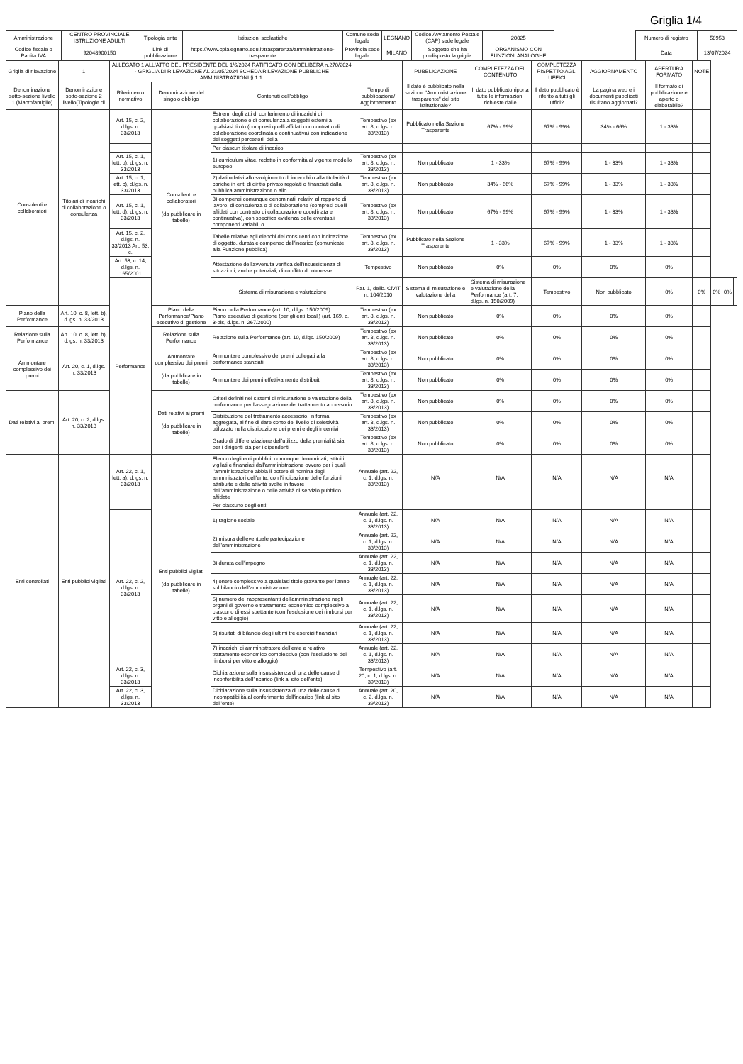Griglia 1/4
| Amministrazione | CENTRO PROVINCIALE ISTRUZIONE ADULTI | Tipologia ente | Istituzioni scolastiche | Comune sede legale | LEGNANO | Codice Avviamento Postale (CAP) sede legale | 20025 |
| Codice fiscale o Partita IVA | 92048900150 | Link di pubblicazione | https://www.cpialegnano.edu.it/trasparenza/amministrazione-trasparente | Provincia sede legale | MILANO | Soggetto che ha predisposto la griglia | ORGANISMO CON FUNZIONI ANALOGHE |
| Numero di registro | 58953 |
| Data | 13/07/2024 |
| Griglia di rilevazione | 1 | ALLEGATO 1 ALL'ATTO DEL PRESIDENTE DEL 1/6/2024 RATIFICATO CON DELIBERA n.270/2024 - GRIGLIA DI RILEVAZIONE AL 31/05/2024 SCHEDA RILEVAZIONE PUBBLICHE AMMINISTRAZIIONI § 1.1. | | | | PUBBLICAZIONE | COMPLETEZZA DEL CONTENUTO | COMPLETEZZA RISPETTO AGLI UFFICI | AGGIORNAMENTO | APERTURA FORMATO | NOTE | | | |
| Denominazione sotto-sezione livello 1 (Macrofamiglie) | Denominazione sotto-sezione 2 livello(Tipologie di | Riferimento normativo | Denominazione del singolo obbligo | Contenuti dell'obbligo | Tempo di pubblicazione/ Aggiornamento | Il dato è pubblicato nella sezione "Amministrazione trasparente" del sito istituzionale? | Il dato pubblicato riporta tutte le informazioni richieste dalle | Il dato pubblicato è riferito a tutti gli uffici? | La pagina web e i documenti pubblicati risultano aggiornati? | Il formato di pubblicazione è aperto o elaborabile? | | | | |
| Consulenti e collaboratori | Titolari di incarichi di collaborazione o consulenza | Art. 15, c. 2, d.lgs. n. 33/2013 | Consulenti e collaboratori (da pubblicare in tabelle) | Estremi degli atti di conferimento di incarichi di collaborazione o di consulenza a soggetti esterni a qualsiasi titolo (compresi quelli affidati con contratto di collaborazione coordinata e continuativa) con indicazione dei soggetti percettori, della | Tempestivo (ex art. 8, d.lgs. n. 33/2013) | Pubblicato nella Sezione Trasparente | 67% - 99% | 67% - 99% | 34% - 66% | 1 - 33% | | | | |
| | | | | Per ciascun titolare di incarico: | | | | | | | | | | |
| | | Art. 15, c. 1, lett. b), d.lgs. n. 33/2013 | | 1) curriculum vitae, redatto in conformità al vigente modello europeo | Tempestivo (ex art. 8, d.lgs. n. 33/2013) | Non pubblicato | 1 - 33% | 67% - 99% | 1 - 33% | 1 - 33% | | | | |
| | | Art. 15, c. 1, lett. c), d.lgs. n. 33/2013 | | 2) dati relativi allo svolgimento di incarichi o alla titolarità di cariche in enti di diritto privato regolati o finanziati dalla pubblica amministrazione o allo | Tempestivo (ex art. 8, d.lgs. n. 33/2013) | Non pubblicato | 34% - 66% | 67% - 99% | 1 - 33% | 1 - 33% | | | | |
| | | Art. 15, c. 1, lett. d), d.lgs. n. 33/2013 | | 3) compensi comunque denominati, relativi al rapporto di lavoro, di consulenza o di collaborazione (compresi quelli affidati con contratto di collaborazione coordinata e continuativa), con specifica evidenza delle eventuali componenti variabili o | Tempestivo (ex art. 8, d.lgs. n. 33/2013) | Non pubblicato | 67% - 99% | 67% - 99% | 1 - 33% | 1 - 33% | | | | |
| | | Art. 15, c. 2, d.lgs. n. 33/2013 Art. 53, c. | | Tabelle relative agli elenchi dei consulenti con indicazione di oggetto, durata e compenso dell'incarico (comunicate alla Funzione pubblica) | Tempestivo (ex art. 8, d.lgs. n. 33/2013) | Pubblicato nella Sezione Trasparente | 1 - 33% | 67% - 99% | 1 - 33% | 1 - 33% | | | | |
| | | Art. 53, c. 14, d.lgs. n. 165/2001 | | Attestazione dell'avvenuta verifica dell'insussistenza di situazioni, anche potenziali, di conflitto di interesse | Tempestivo | Non pubblicato | 0% | 0% | 0% | 0% | | | | |
| | | Performance | | Sistema di misurazione e valutazione | Par. 1, delib. CiVIT n. 104/2010 | Sistema di misurazione e valutazione della | Sistema di misurazione e valutazione della Performance (art. 7, d.lgs. n. 150/2009) | Tempestivo | Non pubblicato | 0% | 0% | 0% | 0% | |
| Piano della Performance | Art. 10, c. 8, lett. b), d.lgs. n. 33/2013 | | Piano della Performance/Piano esecutivo di gestione | Piano della Performance (art. 10, d.lgs. 150/2009) Piano esecutivo di gestione (per gli enti locali) (art. 169, c. 3-bis, d.lgs. n. 267/2000) | Tempestivo (ex art. 8, d.lgs. n. 33/2013) | Non pubblicato | 0% | 0% | 0% | 0% | | | | |
| Relazione sulla Performance | Art. 10, c. 8, lett. b), d.lgs. n. 33/2013 | | Relazione sulla Performance | Relazione sulla Performance (art. 10, d.lgs. 150/2009) | Tempestivo (ex art. 8, d.lgs. n. 33/2013) | Non pubblicato | 0% | 0% | 0% | 0% | | | | |
| Ammontare complessivo dei premi | Art. 20, c. 1, d.lgs. n. 33/2013 | | Ammontare complessivo dei premi (da pubblicare in tabelle) | Ammontare complessivo dei premi collegati alla performance stanziati | Tempestivo (ex art. 8, d.lgs. n. 33/2013) | Non pubblicato | 0% | 0% | 0% | 0% | | | | |
| | | | | Ammontare dei premi effettivamente distribuiti | Tempestivo (ex art. 8, d.lgs. n. 33/2013) | Non pubblicato | 0% | 0% | 0% | 0% | | | | |
| Dati relativi ai premi | Art. 20, c. 2, d.lgs. n. 33/2013 | | Dati relativi ai premi (da pubblicare in tabelle) | Criteri definiti nei sistemi di misurazione e valutazione della performance per l'assegnazione del trattamento accessorio | Tempestivo (ex art. 8, d.lgs. n. 33/2013) | Non pubblicato | 0% | 0% | 0% | 0% | | | | |
| | | | | Distribuzione del trattamento accessorio, in forma aggregata, al fine di dare conto del livello di selettività utilizzato nella distribuzione dei premi e degli incentivi | Tempestivo (ex art. 8, d.lgs. n. 33/2013) | Non pubblicato | 0% | 0% | 0% | 0% | | | | |
| | | | | Grado di differenziazione dell'utilizzo della premialità sia per i dirigenti sia per i dipendenti | Tempestivo (ex art. 8, d.lgs. n. 33/2013) | Non pubblicato | 0% | 0% | 0% | 0% | | | | |
| Enti controllati | Enti pubblici vigilati | Art. 22, c. 1, lett. a), d.lgs. n. 33/2013 | Enti pubblici vigilati (da pubblicare in tabelle) | Elenco degli enti pubblici, comunque denominati, istituiti, vigilati e finanziati dall'amministrazione ovvero per i quali l'amministrazione abbia il potere di nomina degli amministratori dell'ente, con l'indicazione delle funzioni attribuite e delle attività svolte in favore dell'amministrazione o delle attività di servizio pubblico affidate | Annuale (art. 22, c. 1, d.lgs. n. 33/2013) | N/A | N/A | N/A | N/A | N/A | | | | |
| | | | | Per ciascuno degli enti: | | | | | | | | | | |
| | | Art. 22, c. 2, d.lgs. n. 33/2013 | | 1) ragione sociale | Annuale (art. 22, c. 1, d.lgs. n. 33/2013) | N/A | N/A | N/A | N/A | N/A | | | | |
| | | | | 2) misura dell'eventuale partecipazione dell'amministrazione | Annuale (art. 22, c. 1, d.lgs. n. 33/2013) | N/A | N/A | N/A | N/A | N/A | | | | |
| | | | | 3) durata dell'impegno | Annuale (art. 22, c. 1, d.lgs. n. 33/2013) | N/A | N/A | N/A | N/A | N/A | | | | |
| | | | | 4) onere complessivo a qualsiasi titolo gravante per l'anno sul bilancio dell'amministrazione | Annuale (art. 22, c. 1, d.lgs. n. 33/2013) | N/A | N/A | N/A | N/A | N/A | | | | |
| | | | | 5) numero dei rappresentanti dell'amministrazione negli organi di governo e trattamento economico complessivo a ciascuno di essi spettante (con l'esclusione dei rimborsi per vitto e alloggio) | Annuale (art. 22, c. 1, d.lgs. n. 33/2013) | N/A | N/A | N/A | N/A | N/A | | | | |
| | | | | 6) risultati di bilancio degli ultimi tre esercizi finanziari | Annuale (art. 22, c. 1, d.lgs. n. 33/2013) | N/A | N/A | N/A | N/A | N/A | | | | |
| | | | | 7) incarichi di amministratore dell'ente e relativo trattamento economico complessivo (con l'esclusione dei rimborsi per vitto e alloggio) | Annuale (art. 22, c. 1, d.lgs. n. 33/2013) | N/A | N/A | N/A | N/A | N/A | | | | |
| | | Art. 22, c. 3, d.lgs. n. 33/2013 | | Dichiarazione sulla insussistenza di una delle cause di inconferibilità dell'incarico (link al sito dell'ente) | Tempestivo (art. 20, c. 1, d.lgs. n. 39/2013) | N/A | N/A | N/A | N/A | N/A | | | | |
| | | Art. 22, c. 3, d.lgs. n. 33/2013 | | Dichiarazione sulla insussistenza di una delle cause di incompatibilità al conferimento dell'incarico (link al sito dell'ente) | Annuale (art. 20, c. 2, d.lgs. n. 39/2013) | N/A | N/A | N/A | N/A | N/A | | | | |